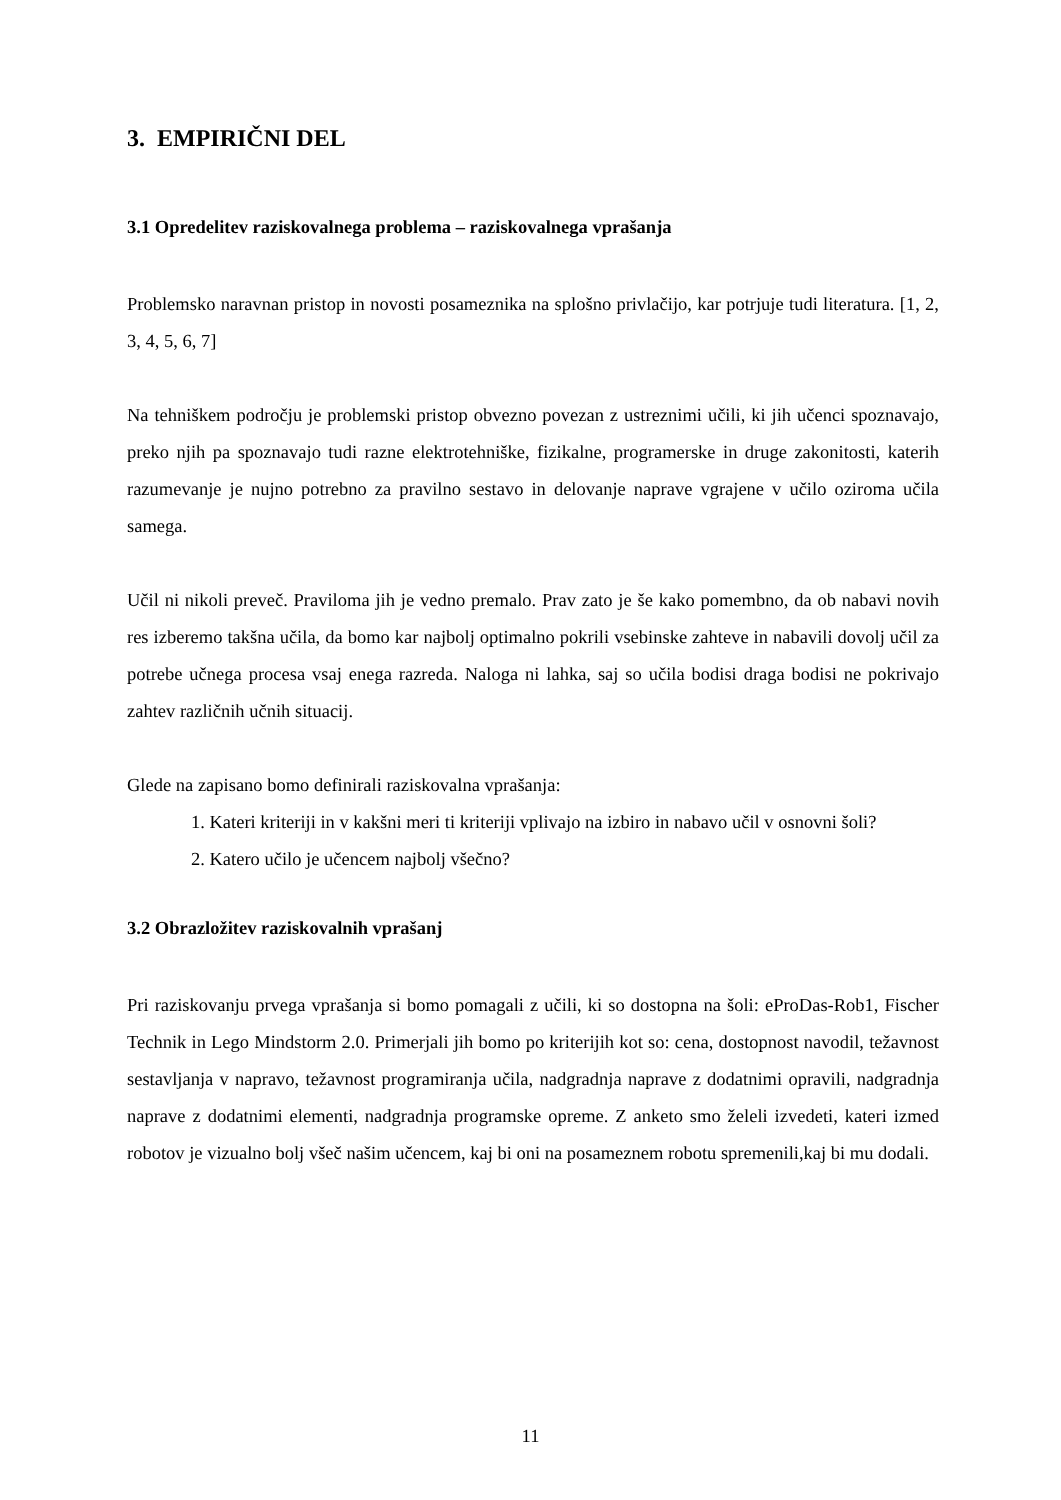3. EMPIRIČNI DEL
3.1 Opredelitev raziskovalnega problema – raziskovalnega vprašanja
Problemsko naravnan pristop in novosti posameznika na splošno privlačijo, kar potrjuje tudi literatura. [1, 2, 3, 4, 5, 6, 7]
Na tehniškem področju je problemski pristop obvezno povezan z ustreznimi učili, ki jih učenci spoznavajo, preko njih pa spoznavajo tudi razne elektrotehniške, fizikalne, programerske in druge zakonitosti, katerih razumevanje je nujno potrebno za pravilno sestavo in delovanje naprave vgrajene v učilo oziroma učila samega.
Učil ni nikoli preveč. Praviloma jih je vedno premalo. Prav zato je še kako pomembno, da ob nabavi novih res izberemo takšna učila, da bomo kar najbolj optimalno pokrili vsebinske zahteve in nabavili dovolj učil za potrebe učnega procesa vsaj enega razreda. Naloga ni lahka, saj so učila bodisi draga bodisi ne pokrivajo zahtev različnih učnih situacij.
Glede na zapisano bomo definirali raziskovalna vprašanja:
1. Kateri kriteriji in v kakšni meri ti kriteriji vplivajo na izbiro in nabavo učil v osnovni šoli?
2. Katero učilo je učencem najbolj všečno?
3.2 Obrazložitev raziskovalnih vprašanj
Pri raziskovanju prvega vprašanja si bomo pomagali z učili, ki so dostopna na šoli: eProDas-Rob1, Fischer Technik in Lego Mindstorm 2.0. Primerjali jih bomo po kriterijih kot so: cena, dostopnost navodil, težavnost sestavljanja v napravo, težavnost programiranja učila, nadgradnja naprave z dodatnimi opravili, nadgradnja naprave z dodatnimi elementi, nadgradnja programske opreme. Z anketo smo želeli izvedeti, kateri izmed robotov je vizualno bolj všeč našim učencem, kaj bi oni na posameznem robotu spremenili,kaj bi mu dodali.
11